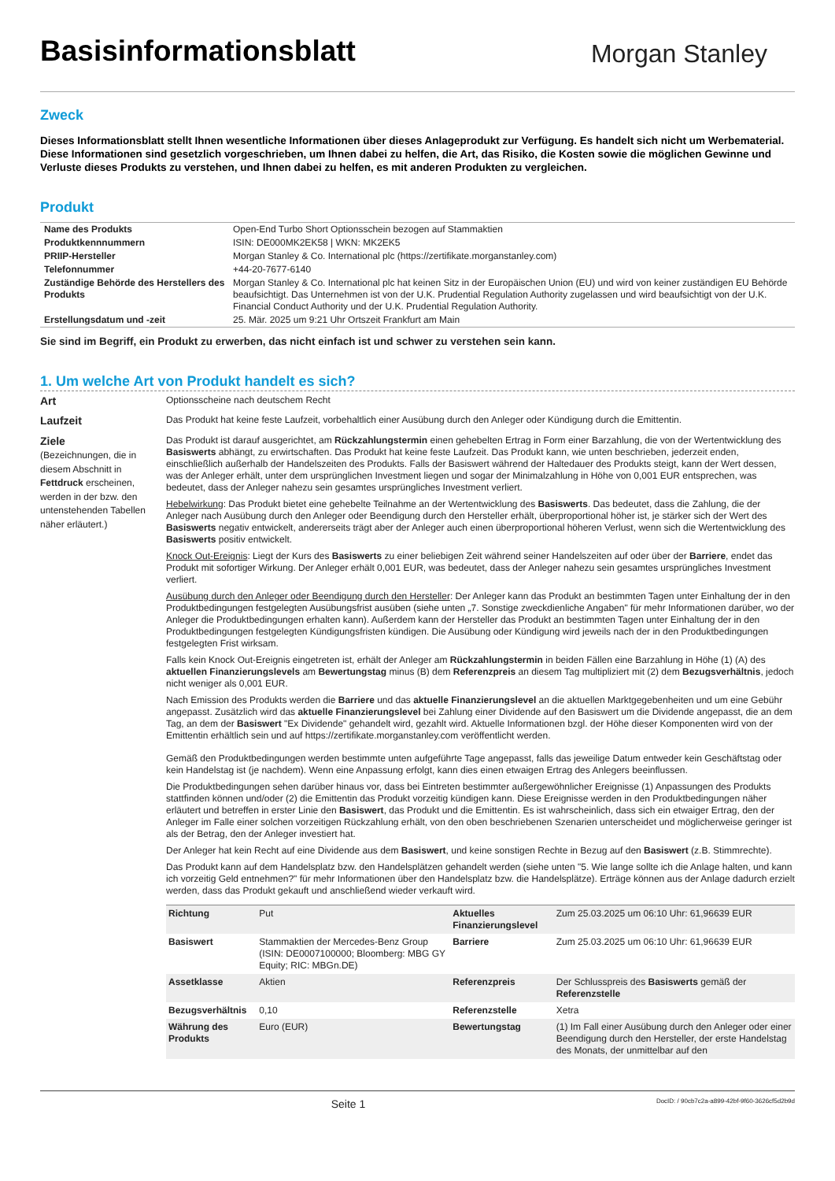Basisinformationsblatt
Morgan Stanley
Zweck
Dieses Informationsblatt stellt Ihnen wesentliche Informationen über dieses Anlageprodukt zur Verfügung. Es handelt sich nicht um Werbematerial. Diese Informationen sind gesetzlich vorgeschrieben, um Ihnen dabei zu helfen, die Art, das Risiko, die Kosten sowie die möglichen Gewinne und Verluste dieses Produkts zu verstehen, und Ihnen dabei zu helfen, es mit anderen Produkten zu vergleichen.
Produkt
| Name des Produkts | Open-End Turbo Short Optionsschein bezogen auf Stammaktien |
| Produktkennnummern | ISIN: DE000MK2EK58 / WKN: MK2EK5 |
| PRIIP-Hersteller | Morgan Stanley & Co. International plc (https://zertifikate.morganstanley.com) |
| Telefonnummer | +44-20-7677-6140 |
| Zuständige Behörde des Herstellers des Produkts | Morgan Stanley & Co. International plc hat keinen Sitz in der Europäischen Union (EU) und wird von keiner zuständigen EU Behörde beaufsichtigt. Das Unternehmen ist von der U.K. Prudential Regulation Authority zugelassen und wird beaufsichtigt von der U.K. Financial Conduct Authority und der U.K. Prudential Regulation Authority. |
| Erstellungsdatum und -zeit | 25. Mär. 2025 um 9:21 Uhr Ortszeit Frankfurt am Main |
Sie sind im Begriff, ein Produkt zu erwerben, das nicht einfach ist und schwer zu verstehen sein kann.
1. Um welche Art von Produkt handelt es sich?
Art
Optionsscheine nach deutschem Recht
Laufzeit
Das Produkt hat keine feste Laufzeit, vorbehaltlich einer Ausübung durch den Anleger oder Kündigung durch die Emittentin.
Ziele
(Bezeichnungen, die in diesem Abschnitt in Fettdruck erscheinen, werden in der bzw. den untenstehenden Tabellen näher erläutert.)
Das Produkt ist darauf ausgerichtet, am Rückzahlungstermin einen gehebelten Ertrag in Form einer Barzahlung, die von der Wertentwicklung des Basiswerts abhängt, zu erwirtschaften. Das Produkt hat keine feste Laufzeit. Das Produkt kann, wie unten beschrieben, jederzeit enden, einschließlich außerhalb der Handelszeiten des Produkts. Falls der Basiswert während der Haltedauer des Produkts steigt, kann der Wert dessen, was der Anleger erhält, unter dem ursprünglichen Investment liegen und sogar der Minimalzahlung in Höhe von 0,001 EUR entsprechen, was bedeutet, dass der Anleger nahezu sein gesamtes ursprüngliches Investment verliert.
Hebelwirkung: Das Produkt bietet eine gehebelte Teilnahme an der Wertentwicklung des Basiswerts. Das bedeutet, dass die Zahlung, die der Anleger nach Ausübung durch den Anleger oder Beendigung durch den Hersteller erhält, überproportional höher ist, je stärker sich der Wert des Basiswerts negativ entwickelt, andererseits trägt aber der Anleger auch einen überproportional höheren Verlust, wenn sich die Wertentwicklung des Basiswerts positiv entwickelt.
Knock Out-Ereignis: Liegt der Kurs des Basiswerts zu einer beliebigen Zeit während seiner Handelszeiten auf oder über der Barriere, endet das Produkt mit sofortiger Wirkung. Der Anleger erhält 0,001 EUR, was bedeutet, dass der Anleger nahezu sein gesamtes ursprüngliches Investment verliert.
Ausübung durch den Anleger oder Beendigung durch den Hersteller: Der Anleger kann das Produkt an bestimmten Tagen unter Einhaltung der in den Produktbedingungen festgelegten Ausübungsfrist ausüben (siehe unten „7. Sonstige zweckdienliche Angaben" für mehr Informationen darüber, wo der Anleger die Produktbedingungen erhalten kann). Außerdem kann der Hersteller das Produkt an bestimmten Tagen unter Einhaltung der in den Produktbedingungen festgelegten Kündigungsfristen kündigen. Die Ausübung oder Kündigung wird jeweils nach der in den Produktbedingungen festgelegten Frist wirksam.
Falls kein Knock Out-Ereignis eingetreten ist, erhält der Anleger am Rückzahlungstermin in beiden Fällen eine Barzahlung in Höhe (1) (A) des aktuellen Finanzierungslevels am Bewertungstag minus (B) dem Referenzpreis an diesem Tag multipliziert mit (2) dem Bezugsverhältnis, jedoch nicht weniger als 0,001 EUR.
Nach Emission des Produkts werden die Barriere und das aktuelle Finanzierungslevel an die aktuellen Marktgegebenheiten und um eine Gebühr angepasst. Zusätzlich wird das aktuelle Finanzierungslevel bei Zahlung einer Dividende auf den Basiswert um die Dividende angepasst, die an dem Tag, an dem der Basiswert "Ex Dividende" gehandelt wird, gezahlt wird. Aktuelle Informationen bzgl. der Höhe dieser Komponenten wird von der Emittentin erhältlich sein und auf https://zertifikate.morganstanley.com veröffentlicht werden.
Gemäß den Produktbedingungen werden bestimmte unten aufgeführte Tage angepasst, falls das jeweilige Datum entweder kein Geschäftstag oder kein Handelstag ist (je nachdem). Wenn eine Anpassung erfolgt, kann dies einen etwaigen Ertrag des Anlegers beeinflussen.
Die Produktbedingungen sehen darüber hinaus vor, dass bei Eintreten bestimmter außergewöhnlicher Ereignisse (1) Anpassungen des Produkts stattfinden können und/oder (2) die Emittentin das Produkt vorzeitig kündigen kann. Diese Ereignisse werden in den Produktbedingungen näher erläutert und betreffen in erster Linie den Basiswert, das Produkt und die Emittentin. Es ist wahrscheinlich, dass sich ein etwaiger Ertrag, den der Anleger im Falle einer solchen vorzeitigen Rückzahlung erhält, von den oben beschriebenen Szenarien unterscheidet und möglicherweise geringer ist als der Betrag, den der Anleger investiert hat.
Der Anleger hat kein Recht auf eine Dividende aus dem Basiswert, und keine sonstigen Rechte in Bezug auf den Basiswert (z.B. Stimmrechte).
Das Produkt kann auf dem Handelsplatz bzw. den Handelsplätzen gehandelt werden (siehe unten "5. Wie lange sollte ich die Anlage halten, und kann ich vorzeitig Geld entnehmen?" für mehr Informationen über den Handelsplatz bzw. die Handelsplätze). Erträge können aus der Anlage dadurch erzielt werden, dass das Produkt gekauft und anschließend wieder verkauft wird.
| Richtung | Put | Aktuelles Finanzierungslevel | Zum 25.03.2025 um 06:10 Uhr: 61,96639 EUR |
| Basiswert | Stammaktien der Mercedes-Benz Group (ISIN: DE0007100000; Bloomberg: MBG GY Equity; RIC: MBGn.DE) | Barriere | Zum 25.03.2025 um 06:10 Uhr: 61,96639 EUR |
| Assetklasse | Aktien | Referenzpreis | Der Schlusspreis des Basiswerts gemäß der Referenzstelle |
| Bezugsverhältnis | 0,10 | Referenzstelle | Xetra |
| Währung des Produkts | Euro (EUR) | Bewertungstag | (1) Im Fall einer Ausübung durch den Anleger oder einer Beendigung durch den Hersteller, der erste Handelstag des Monats, der unmittelbar auf den |
Seite 1 DocID: / 90cb7c2a-a899-42bf-9f60-3626cf5d2b9d